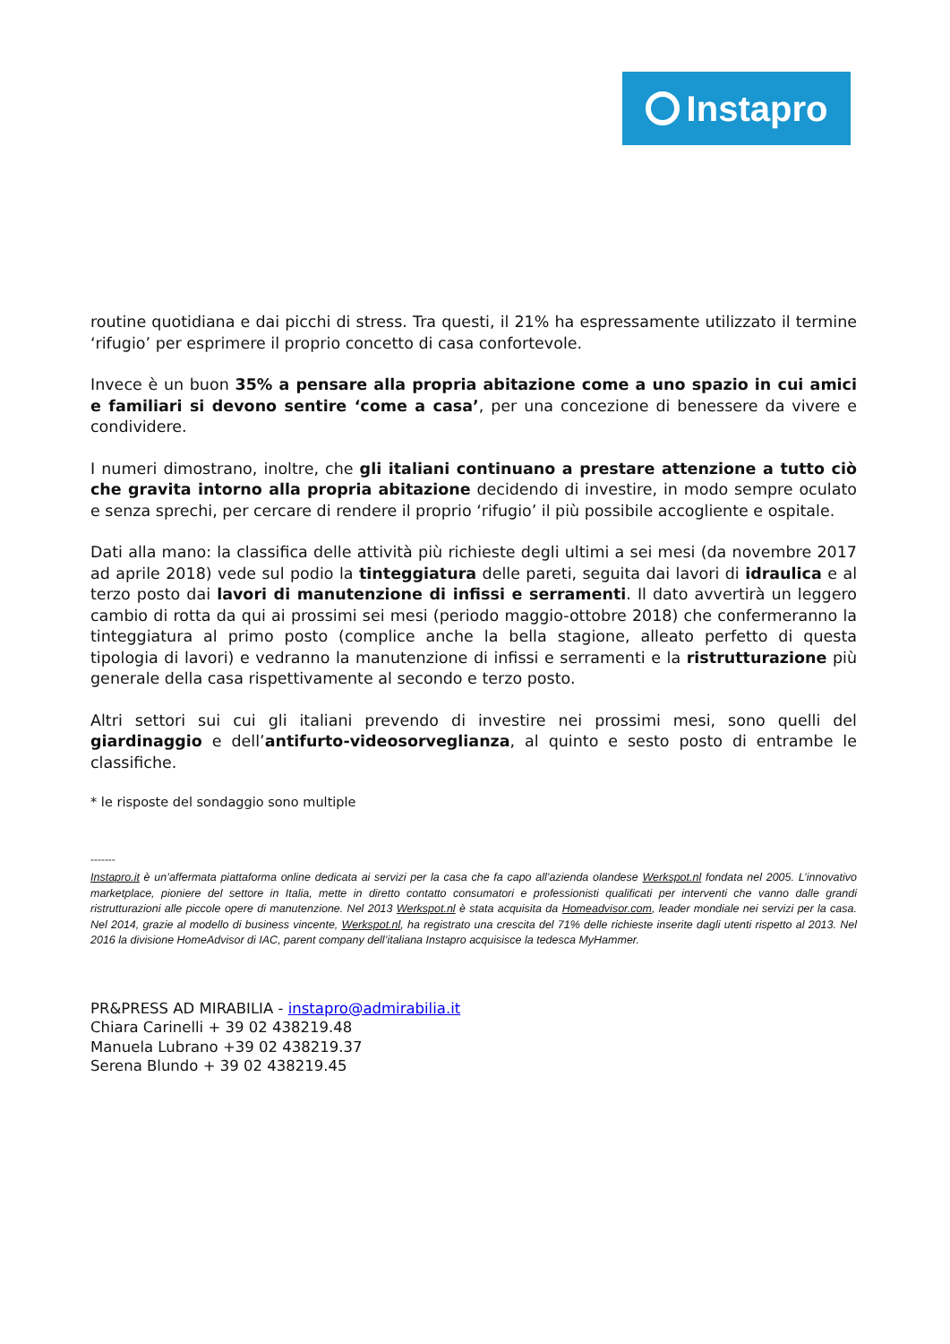Instapro
routine quotidiana e dai picchi di stress. Tra questi, il 21% ha espressamente utilizzato il termine ‘rifugio’ per esprimere il proprio concetto di casa confortevole.
Invece è un buon 35% a pensare alla propria abitazione come a uno spazio in cui amici e familiari si devono sentire ‘come a casa’, per una concezione di benessere da vivere e condividere.
I numeri dimostrano, inoltre, che gli italiani continuano a prestare attenzione a tutto ciò che gravita intorno alla propria abitazione decidendo di investire, in modo sempre oculato e senza sprechi, per cercare di rendere il proprio ‘rifugio’ il più possibile accogliente e ospitale.
Dati alla mano: la classifica delle attività più richieste degli ultimi a sei mesi (da novembre 2017 ad aprile 2018) vede sul podio la tinteggiatura delle pareti, seguita dai lavori di idraulica e al terzo posto dai lavori di manutenzione di infissi e serramenti. Il dato avvertirà un leggero cambio di rotta da qui ai prossimi sei mesi (periodo maggio-ottobre 2018) che confermeranno la tinteggiatura al primo posto (complice anche la bella stagione, alleato perfetto di questa tipologia di lavori) e vedranno la manutenzione di infissi e serramenti e la ristrutturazione più generale della casa rispettivamente al secondo e terzo posto.
Altri settori sui cui gli italiani prevendo di investire nei prossimi mesi, sono quelli del giardinaggio e dell’antifurto-videosorveglianza, al quinto e sesto posto di entrambe le classifiche.
* le risposte del sondaggio sono multiple
-------
Instapro.it è un’affermata piattaforma online dedicata ai servizi per la casa che fa capo all’azienda olandese Werkspot.nl fondata nel 2005. L’innovativo marketplace, pioniere del settore in Italia, mette in diretto contatto consumatori e professionisti qualificati per interventi che vanno dalle grandi ristrutturazioni alle piccole opere di manutenzione. Nel 2013 Werkspot.nl è stata acquisita da Homeadvisor.com, leader mondiale nei servizi per la casa. Nel 2014, grazie al modello di business vincente, Werkspot.nl, ha registrato una crescita del 71% delle richieste inserite dagli utenti rispetto al 2013. Nel 2016 la divisione HomeAdvisor di IAC, parent company dell’italiana Instapro acquisisce la tedesca MyHammer.
PR&PRESS AD MIRABILIA - instapro@admirabilia.it
Chiara Carinelli + 39 02 438219.48
Manuela Lubrano +39 02 438219.37
Serena Blundo + 39 02 438219.45